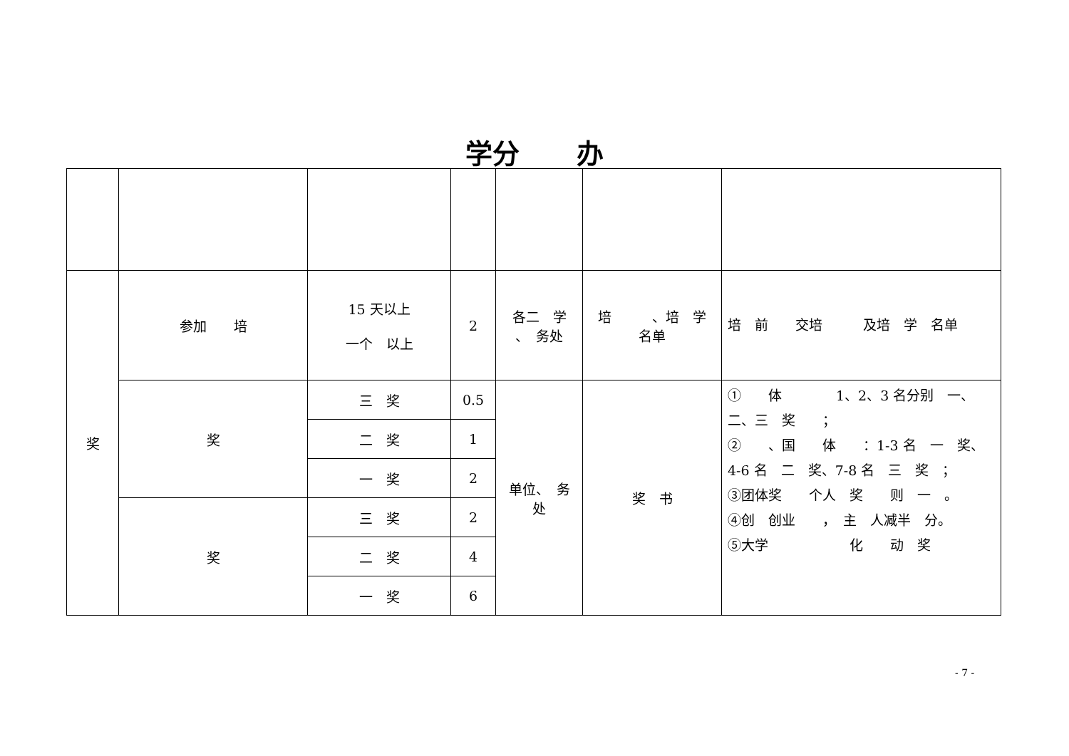学分 办
| 奖 | 参加 培 | 15 天以上 一个 以上 | 2 | 各二 学 、 务处 | 培 、培 学 名单 | 培 前 交培 及培 学 名单 |
| | 奖 | 三 奖 | 0.5 | 单位、 务 处 | 奖 书 | ① 体 1、2、3 名分别 一、二、三 奖 ； ② 、国 体 ：1-3 名 一 奖、4-6 名 二 奖、7-8 名 三 奖 ； ③团体奖 个人 奖 则 一 。 ④创 创业 ， 主 人减半 分。 ⑤大学 化 动 奖 |
| | | 二 奖 | 1 | | | |
| | | 一 奖 | 2 | | | |
| | 奖 | 三 奖 | 2 | | | |
| | | 二 奖 | 4 | | | |
| | | 一 奖 | 6 | | | |
- 7 -